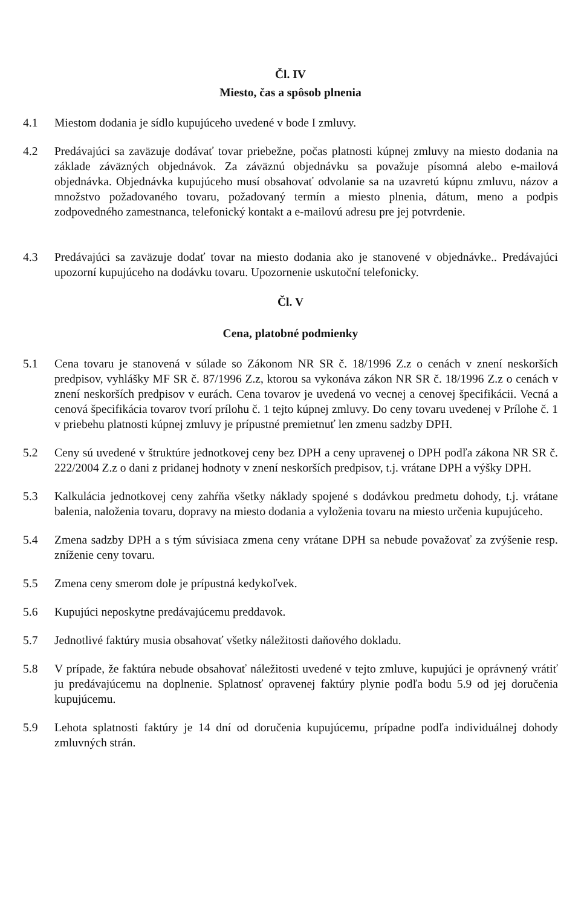Čl. IV
Miesto, čas a spôsob plnenia
4.1 Miestom dodania je sídlo kupujúceho uvedené v bode I zmluvy.
4.2 Predávajúci sa zaväzuje dodávať tovar priebežne, počas platnosti kúpnej zmluvy na miesto dodania na základe záväzných objednávok. Za záväznú objednávku sa považuje písomná alebo e-mailová objednávka. Objednávka kupujúceho musí obsahovať odvolanie sa na uzavretú kúpnu zmluvu, názov a množstvo požadovaného tovaru, požadovaný termín a miesto plnenia, dátum, meno a podpis zodpovedného zamestnanca, telefonický kontakt a e-mailovú adresu pre jej potvrdenie.
4.3 Predávajúci sa zaväzuje dodať tovar na miesto dodania ako je stanovené v objednávke.. Predávajúci upozorní kupujúceho na dodávku tovaru. Upozornenie uskutoční telefonicky.
Čl. V
Cena, platobné podmienky
5.1 Cena tovaru je stanovená v súlade so Zákonom NR SR č. 18/1996 Z.z o cenách v znení neskorších predpisov, vyhlášky MF SR č. 87/1996 Z.z, ktorou sa vykonáva zákon NR SR č. 18/1996 Z.z o cenách v znení neskorších predpisov v eurách. Cena tovarov je uvedená vo vecnej a cenovej špecifikácii. Vecná a cenová špecifikácia tovarov tvorí prílohu č. 1 tejto kúpnej zmluvy. Do ceny tovaru uvedenej v Prílohe č. 1 v priebehu platnosti kúpnej zmluvy je prípustné premietnuť len zmenu sadzby DPH.
5.2 Ceny sú uvedené v štruktúre jednotkovej ceny bez DPH a ceny upravenej o DPH podľa zákona NR SR č. 222/2004 Z.z o dani z pridanej hodnoty v znení neskorších predpisov, t.j. vrátane DPH a výšky DPH.
5.3 Kalkulácia jednotkovej ceny zahŕňa všetky náklady spojené s dodávkou predmetu dohody, t.j. vrátane balenia, naloženia tovaru, dopravy na miesto dodania a vyloženia tovaru na miesto určenia kupujúceho.
5.4 Zmena sadzby DPH a s tým súvisiaca zmena ceny vrátane DPH sa nebude považovať za zvýšenie resp. zníženie ceny tovaru.
5.5 Zmena ceny smerom dole je prípustná kedykoľvek.
5.6 Kupujúci neposkytne predávajúcemu preddavok.
5.7 Jednotlivé faktúry musia obsahovať všetky náležitosti daňového dokladu.
5.8 V prípade, že faktúra nebude obsahovať náležitosti uvedené v tejto zmluve, kupujúci je oprávnený vrátiť ju predávajúcemu na doplnenie. Splatnosť opravenej faktúry plynie podľa bodu 5.9 od jej doručenia kupujúcemu.
5.9 Lehota splatnosti faktúry je 14 dní od doručenia kupujúcemu, prípadne podľa individuálnej dohody zmluvných strán.